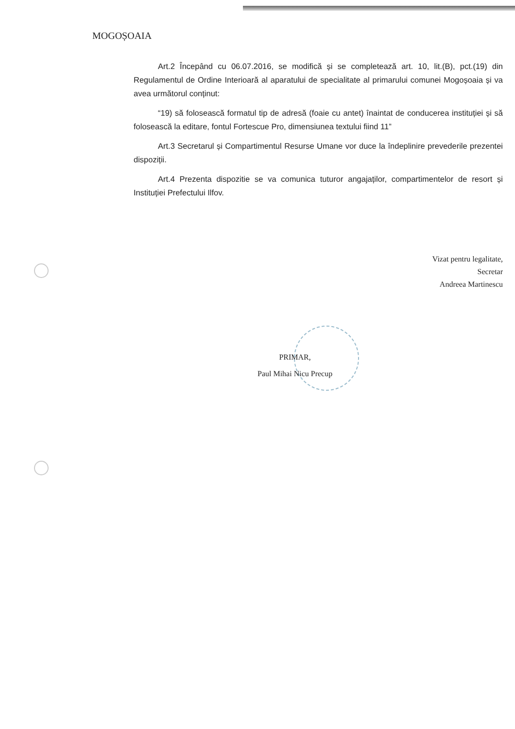MOGOȘOAIA
Art.2 Începând cu 06.07.2016, se modifică și se completează art. 10, lit.(B), pct.(19) din Regulamentul de Ordine Interioară al aparatului de specialitate al primarului comunei Mogoșoaia și va avea următorul conținut:
“19) să folosească formatul tip de adresă (foaie cu antet) înaintat de conducerea instituției și să folosească la editare, fontul Fortescue Pro, dimensiunea textului fiind 11”
Art.3 Secretarul și Compartimentul Resurse Umane vor duce la îndeplinire prevederile prezentei dispoziții.
Art.4 Prezenta dispozitie se va comunica tuturor angajaților, compartimentelor de resort și Instituției Prefectului Ilfov.
Vizat pentru legalitate,
Secretar
Andreea Martinescu
PRIMAR,
Paul Mihai Nicu Precup